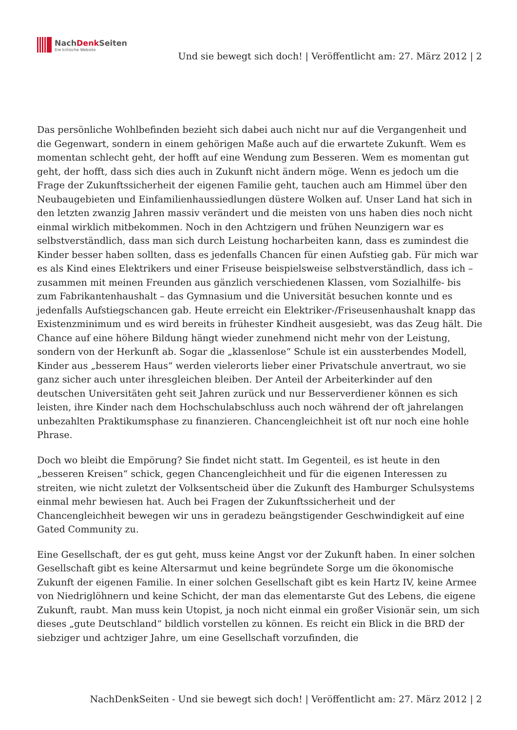NachDenk Seiten
Die kritische Website
Und sie bewegt sich doch! | Veröffentlicht am: 27. März 2012 | 2
Das persönliche Wohlbefinden bezieht sich dabei auch nicht nur auf die Vergangenheit und die Gegenwart, sondern in einem gehörigen Maße auch auf die erwartete Zukunft. Wem es momentan schlecht geht, der hofft auf eine Wendung zum Besseren. Wem es momentan gut geht, der hofft, dass sich dies auch in Zukunft nicht ändern möge. Wenn es jedoch um die Frage der Zukunftssicherheit der eigenen Familie geht, tauchen auch am Himmel über den Neubaugebieten und Einfamilienhaussiedlungen düstere Wolken auf. Unser Land hat sich in den letzten zwanzig Jahren massiv verändert und die meisten von uns haben dies noch nicht einmal wirklich mitbekommen. Noch in den Achtzigern und frühen Neunzigern war es selbstverständlich, dass man sich durch Leistung hocharbeiten kann, dass es zumindest die Kinder besser haben sollten, dass es jedenfalls Chancen für einen Aufstieg gab. Für mich war es als Kind eines Elektrikers und einer Friseuse beispielsweise selbstverständlich, dass ich – zusammen mit meinen Freunden aus gänzlich verschiedenen Klassen, vom Sozialhilfe- bis zum Fabrikantenhaushalt – das Gymnasium und die Universität besuchen konnte und es jedenfalls Aufstiegschancen gab. Heute erreicht ein Elektriker-/Friseusenhaushalt knapp das Existenzminimum und es wird bereits in frühester Kindheit ausgesiebt, was das Zeug hält. Die Chance auf eine höhere Bildung hängt wieder zunehmend nicht mehr von der Leistung, sondern von der Herkunft ab. Sogar die „klassenlose“ Schule ist ein aussterbendes Modell, Kinder aus „besserem Haus“ werden vielerorts lieber einer Privatschule anvertraut, wo sie ganz sicher auch unter ihresgleichen bleiben. Der Anteil der Arbeiterkinder auf den deutschen Universitäten geht seit Jahren zurück und nur Besserverdiener können es sich leisten, ihre Kinder nach dem Hochschulabschluss auch noch während der oft jahrelangen unbezahlten Praktikumsphase zu finanzieren. Chancengleichheit ist oft nur noch eine hohle Phrase.
Doch wo bleibt die Empörung? Sie findet nicht statt. Im Gegenteil, es ist heute in den „besseren Kreisen“ schick, gegen Chancengleichheit und für die eigenen Interessen zu streiten, wie nicht zuletzt der Volksentscheid über die Zukunft des Hamburger Schulsystems einmal mehr bewiesen hat. Auch bei Fragen der Zukunftssicherheit und der Chancengleichheit bewegen wir uns in geradezu beängstigender Geschwindigkeit auf eine Gated Community zu.
Eine Gesellschaft, der es gut geht, muss keine Angst vor der Zukunft haben. In einer solchen Gesellschaft gibt es keine Altersarmut und keine begründete Sorge um die ökonomische Zukunft der eigenen Familie. In einer solchen Gesellschaft gibt es kein Hartz IV, keine Armee von Niedriglöhnern und keine Schicht, der man das elementarste Gut des Lebens, die eigene Zukunft, raubt. Man muss kein Utopist, ja noch nicht einmal ein großer Visionär sein, um sich dieses „gute Deutschland“ bildlich vorstellen zu können. Es reicht ein Blick in die BRD der siebziger und achtziger Jahre, um eine Gesellschaft vorzufinden, die
NachDenkSeiten - Und sie bewegt sich doch! | Veröffentlicht am: 27. März 2012 | 2